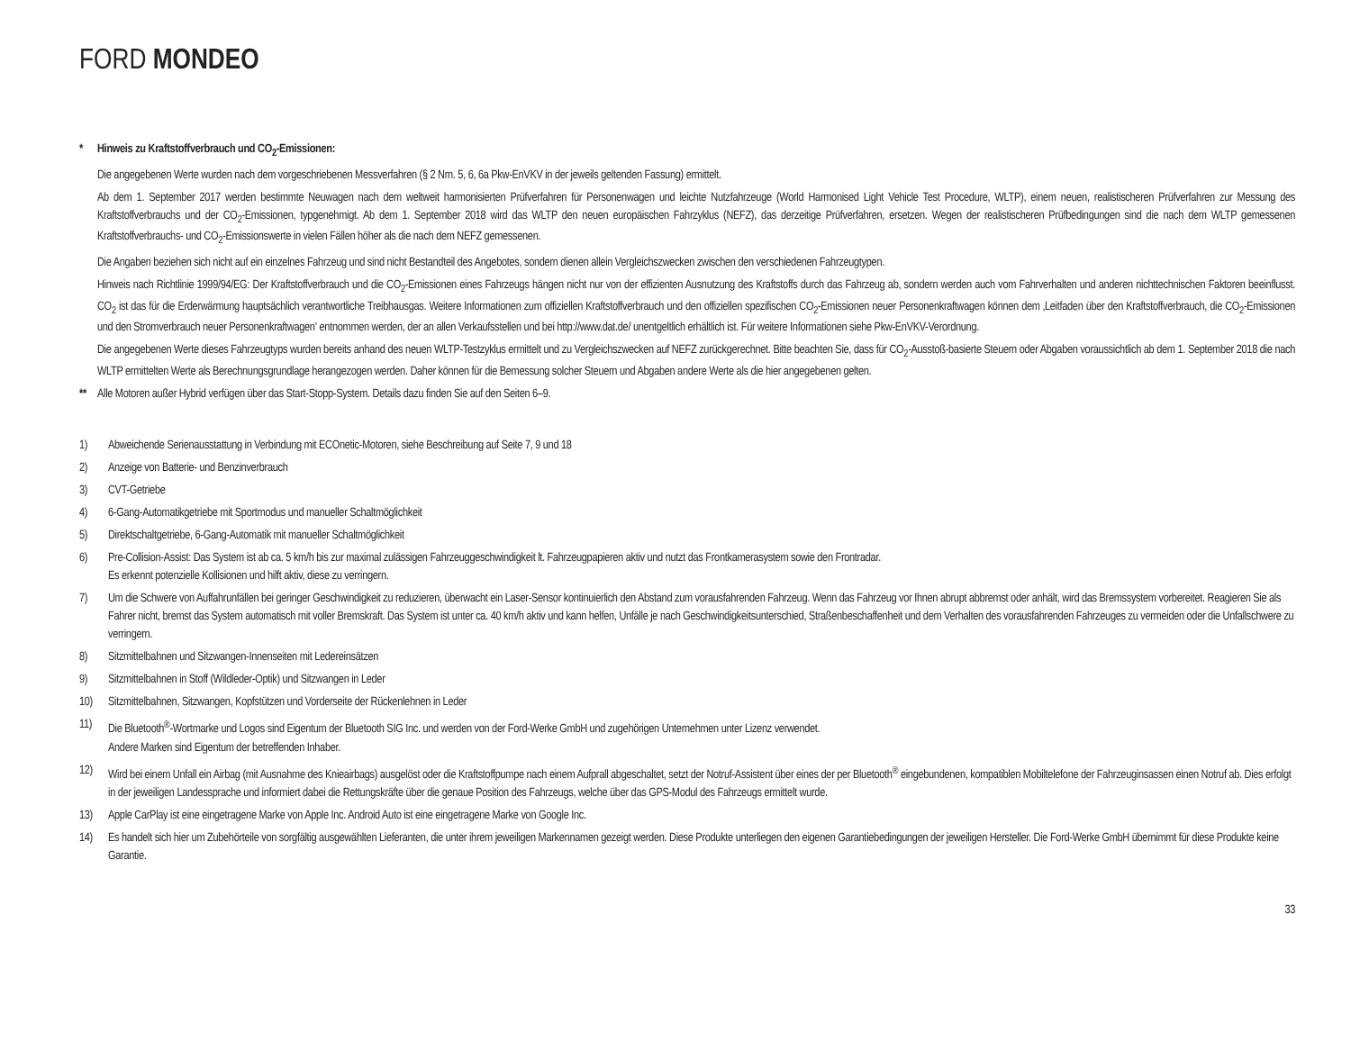FORD MONDEO
* Hinweis zu Kraftstoffverbrauch und CO<sub>2</sub>-Emissionen:
Die angegebenen Werte wurden nach dem vorgeschriebenen Messverfahren (§ 2 Nrn. 5, 6, 6a Pkw-EnVKV in der jeweils geltenden Fassung) ermittelt.
Ab dem 1. September 2017 werden bestimmte Neuwagen nach dem weltweit harmonisierten Prüfverfahren für Personenwagen und leichte Nutzfahrzeuge (World Harmonised Light Vehicle Test Procedure, WLTP), einem neuen, realistischeren Prüfverfahren zur Messung des Kraftstoffverbrauchs und der CO<sub>2</sub>-Emissionen, typgenehmigt. Ab dem 1. September 2018 wird das WLTP den neuen europäischen Fahrzyklus (NEFZ), das derzeitige Prüfverfahren, ersetzen. Wegen der realistischeren Prüfbedingungen sind die nach dem WLTP gemessenen Kraftstoffverbrauchs- und CO<sub>2</sub>-Emissionswerte in vielen Fällen höher als die nach dem NEFZ gemessenen.
Die Angaben beziehen sich nicht auf ein einzelnes Fahrzeug und sind nicht Bestandteil des Angebotes, sondern dienen allein Vergleichszwecken zwischen den verschiedenen Fahrzeugtypen.
Hinweis nach Richtlinie 1999/94/EG: Der Kraftstoffverbrauch und die CO<sub>2</sub>-Emissionen eines Fahrzeugs hängen nicht nur von der effizienten Ausnutzung des Kraftstoffs durch das Fahrzeug ab, sondern werden auch vom Fahrverhalten und anderen nichttechnischen Faktoren beeinflusst. CO<sub>2</sub> ist das für die Erderwärmung hauptsächlich verantwortliche Treibhausgas. Weitere Informationen zum offiziellen Kraftstoffverbrauch und den offiziellen spezifischen CO<sub>2</sub>-Emissionen neuer Personenkraftwagen können dem ‚Leitfaden über den Kraftstoffverbrauch, die CO<sub>2</sub>-Emissionen und den Stromverbrauch neuer Personenkraftwagen‘ entnommen werden, der an allen Verkaufsstellen und bei http://www.dat.de/ unentgeltlich erhältlich ist. Für weitere Informationen siehe Pkw-EnVKV-Verordnung.
Die angegebenen Werte dieses Fahrzeugtyps wurden bereits anhand des neuen WLTP-Testzyklus ermittelt und zu Vergleichszwecken auf NEFZ zurückgerechnet. Bitte beachten Sie, dass für CO<sub>2</sub>-Ausstoß-basierte Steuern oder Abgaben voraussichtlich ab dem 1. September 2018 die nach WLTP ermittelten Werte als Berechnungsgrundlage herangezogen werden. Daher können für die Bemessung solcher Steuern und Abgaben andere Werte als die hier angegebenen gelten.
** Alle Motoren außer Hybrid verfügen über das Start-Stopp-System. Details dazu finden Sie auf den Seiten 6–9.
1) Abweichende Serienausstattung in Verbindung mit ECOnetic-Motoren, siehe Beschreibung auf Seite 7, 9 und 18
2) Anzeige von Batterie- und Benzinverbrauch
3) CVT-Getriebe
4) 6-Gang-Automatikgetriebe mit Sportmodus und manueller Schaltmöglichkeit
5) Direktschaltgetriebe, 6-Gang-Automatik mit manueller Schaltmöglichkeit
6) Pre-Collision-Assist: Das System ist ab ca. 5 km/h bis zur maximal zulässigen Fahrzeuggeschwindigkeit lt. Fahrzeugpapieren aktiv und nutzt das Frontkamerasystem sowie den Frontradar.
Es erkennt potenzielle Kollisionen und hilft aktiv, diese zu verringern.
7) Um die Schwere von Auffahrunfällen bei geringer Geschwindigkeit zu reduzieren, überwacht ein Laser-Sensor kontinuierlich den Abstand zum vorausfahrenden Fahrzeug. Wenn das Fahrzeug vor Ihnen abrupt abbremst oder anhält, wird das Bremssystem vorbereitet. Reagieren Sie als Fahrer nicht, bremst das System automatisch mit voller Bremskraft. Das System ist unter ca. 40 km/h aktiv und kann helfen, Unfälle je nach Geschwindigkeitsunterschied, Straßenbeschaffenheit und dem Verhalten des vorausfahrenden Fahrzeuges zu vermeiden oder die Unfallschwere zu verringern.
8) Sitzmittelbahnen und Sitzwangen-Innenseiten mit Ledereinsätzen
9) Sitzmittelbahnen in Stoff (Wildleder-Optik) und Sitzwangen in Leder
10) Sitzmittelbahnen, Sitzwangen, Kopfstützen und Vorderseite der Rückenlehnen in Leder
11) Die Bluetooth<sup>®</sup>-Wortmarke und Logos sind Eigentum der Bluetooth SIG Inc. und werden von der Ford-Werke GmbH und zugehörigen Unternehmen unter Lizenz verwendet.
Andere Marken sind Eigentum der betreffenden Inhaber.
12) Wird bei einem Unfall ein Airbag (mit Ausnahme des Knieairbags) ausgelöst oder die Kraftstoffpumpe nach einem Aufprall abgeschaltet, setzt der Notruf-Assistent über eines der per Bluetooth<sup>®</sup> eingebundenen, kompatiblen Mobiltelefone der Fahrzeuginsassen einen Notruf ab. Dies erfolgt in der jeweiligen Landessprache und informiert dabei die Rettungskräfte über die genaue Position des Fahrzeugs, welche über das GPS-Modul des Fahrzeugs ermittelt wurde.
13) Apple CarPlay ist eine eingetragene Marke von Apple Inc. Android Auto ist eine eingetragene Marke von Google Inc.
14) Es handelt sich hier um Zubehörteile von sorgfältig ausgewählten Lieferanten, die unter ihrem jeweiligen Markennamen gezeigt werden. Diese Produkte unterliegen den eigenen Garantiebedingungen der jeweiligen Hersteller. Die Ford-Werke GmbH übernimmt für diese Produkte keine Garantie.
33